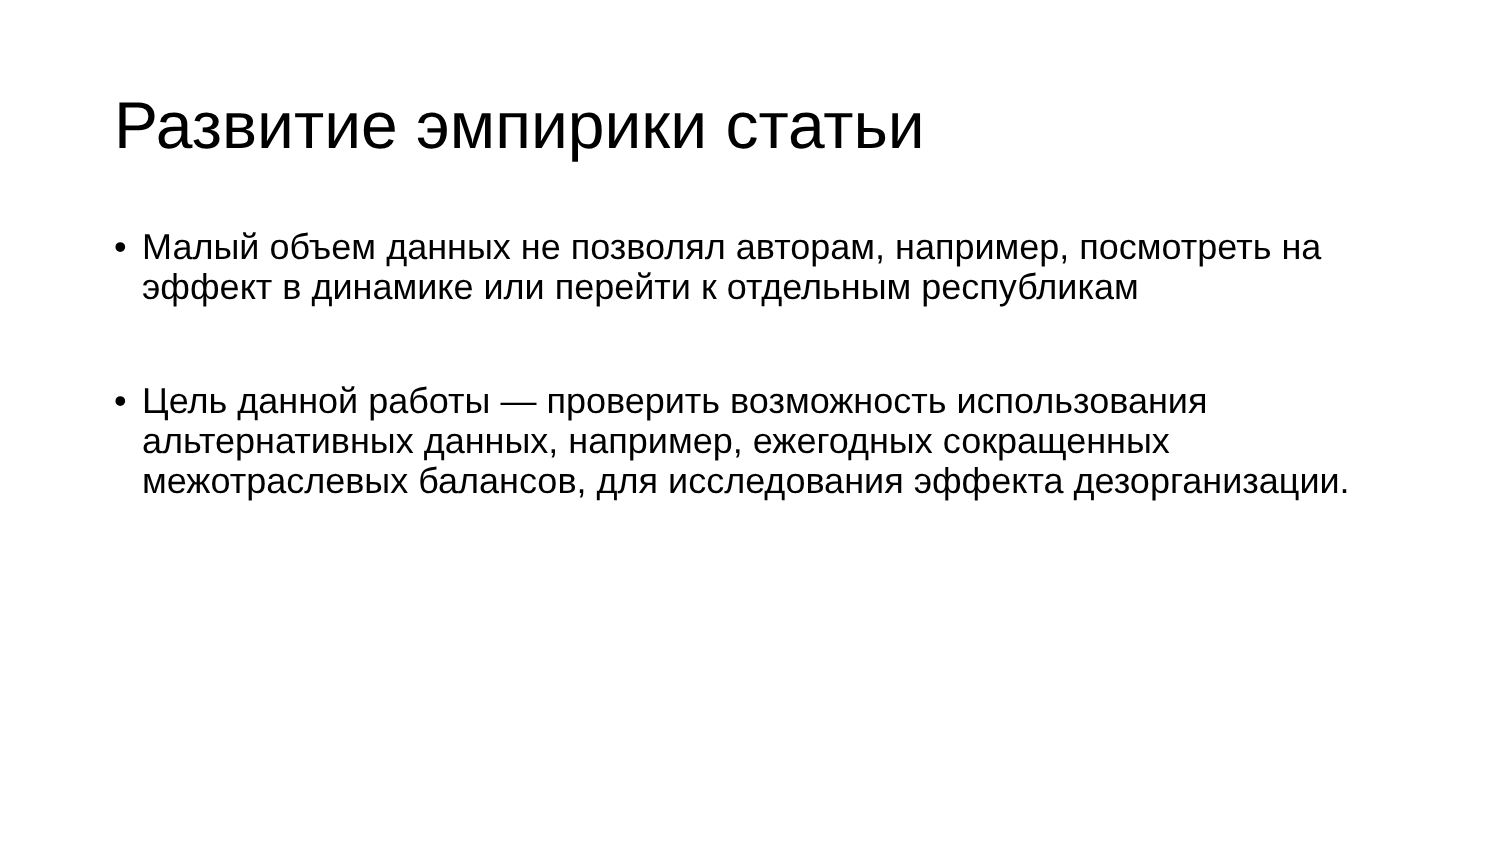Развитие эмпирики статьи
• Малый объем данных не позволял авторам, например, посмотреть на эффект в динамике или перейти к отдельным республикам
• Цель данной работы — проверить возможность использования альтернативных данных, например, ежегодных сокращенных межотраслевых балансов, для исследования эффекта дезорганизации.